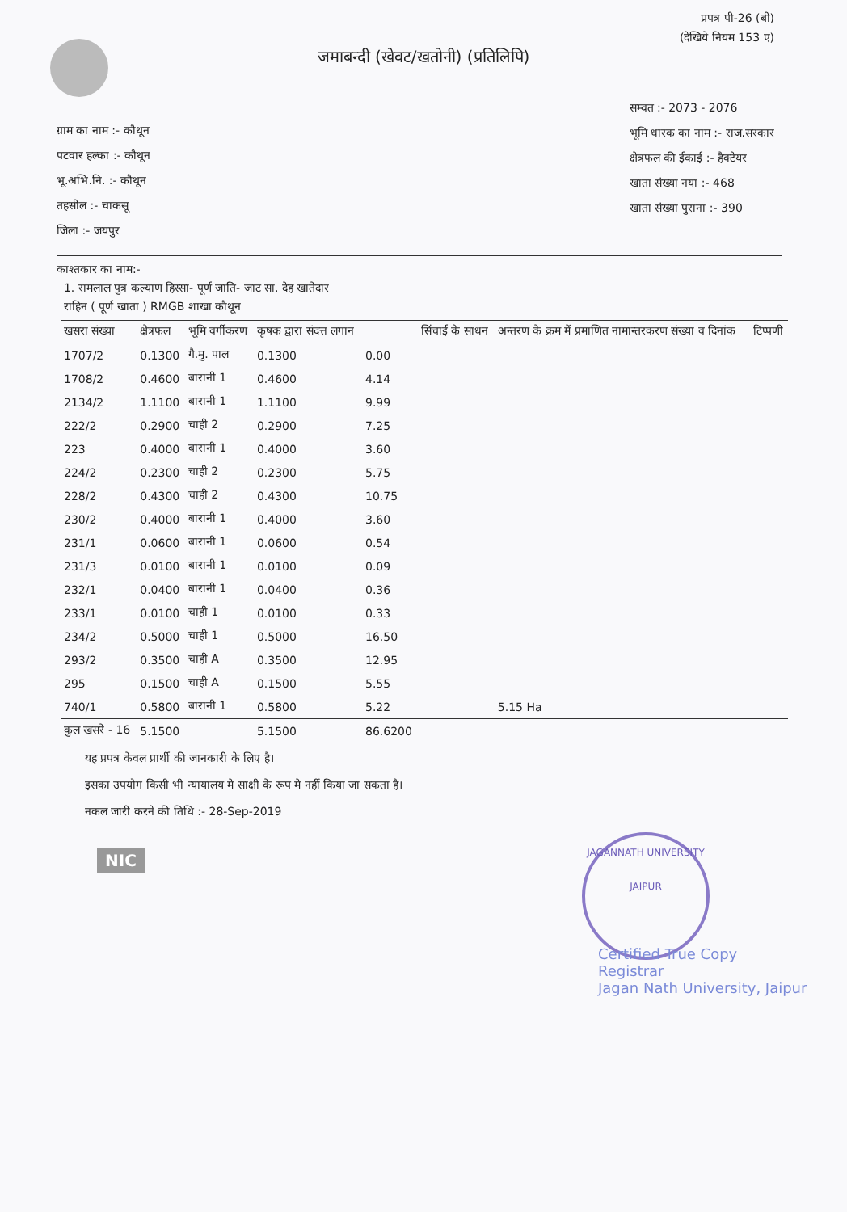प्रपत्र पी-26 (बी)
(देखिये नियम 153 ए)
जमाबन्दी (खेवट/खतोनी) (प्रतिलिपि)
ग्राम का नाम :- कौथून
पटवार हल्का :- कौथून
भू.अभि.नि. :- कौथून
तहसील :- चाकसू
जिला :- जयपुर
सम्वत :- 2073 - 2076
भूमि धारक का नाम :- राज.सरकार
क्षेत्रफल की ईकाई :- हैक्टेयर
खाता संख्या नया :- 468
खाता संख्या पुराना :- 390
काश्तकार का नाम:-
1. रामलाल पुत्र कल्याण हिस्सा- पूर्ण जाति- जाट सा. देह खातेदार
राहिन ( पूर्ण खाता ) RMGB शाखा कौथून
| खसरा संख्या | क्षेत्रफल | भूमि वर्गीकरण | कृषक द्वारा संदत्त लगान | | सिंचाई के साधन | अन्तरण के क्रम में प्रमाणित नामान्तरकरण संख्या व दिनांक | टिप्पणी |
| --- | --- | --- | --- | --- | --- | --- | --- |
| 1707/2 | 0.1300 | गै.मु. पाल | 0.1300 | 0.00 | | | |
| 1708/2 | 0.4600 | बारानी 1 | 0.4600 | 4.14 | | | |
| 2134/2 | 1.1100 | बारानी 1 | 1.1100 | 9.99 | | | |
| 222/2 | 0.2900 | चाही 2 | 0.2900 | 7.25 | | | |
| 223 | 0.4000 | बारानी 1 | 0.4000 | 3.60 | | | |
| 224/2 | 0.2300 | चाही 2 | 0.2300 | 5.75 | | | |
| 228/2 | 0.4300 | चाही 2 | 0.4300 | 10.75 | | | |
| 230/2 | 0.4000 | बारानी 1 | 0.4000 | 3.60 | | | |
| 231/1 | 0.0600 | बारानी 1 | 0.0600 | 0.54 | | | |
| 231/3 | 0.0100 | बारानी 1 | 0.0100 | 0.09 | | | |
| 232/1 | 0.0400 | बारानी 1 | 0.0400 | 0.36 | | | |
| 233/1 | 0.0100 | चाही 1 | 0.0100 | 0.33 | | | |
| 234/2 | 0.5000 | चाही 1 | 0.5000 | 16.50 | | | |
| 293/2 | 0.3500 | चाही A | 0.3500 | 12.95 | | | |
| 295 | 0.1500 | चाही A | 0.1500 | 5.55 | | | |
| 740/1 | 0.5800 | बारानी 1 | 0.5800 | 5.22 | | 5.15 Ha | |
| कुल खसरे - 16 | 5.1500 | | 5.1500 | 86.6200 | | | |
यह प्रपत्र केवल प्रार्थी की जानकारी के लिए है।
इसका उपयोग किसी भी न्यायालय मे साक्षी के रूप मे नहीं किया जा सकता है।
नकल जारी करने की तिथि :- 28-Sep-2019
NIC
JAGANNATH UNIVERSITY
JAIPUR
Certified True Copy
Registrar
Jagan Nath University, Jaipur